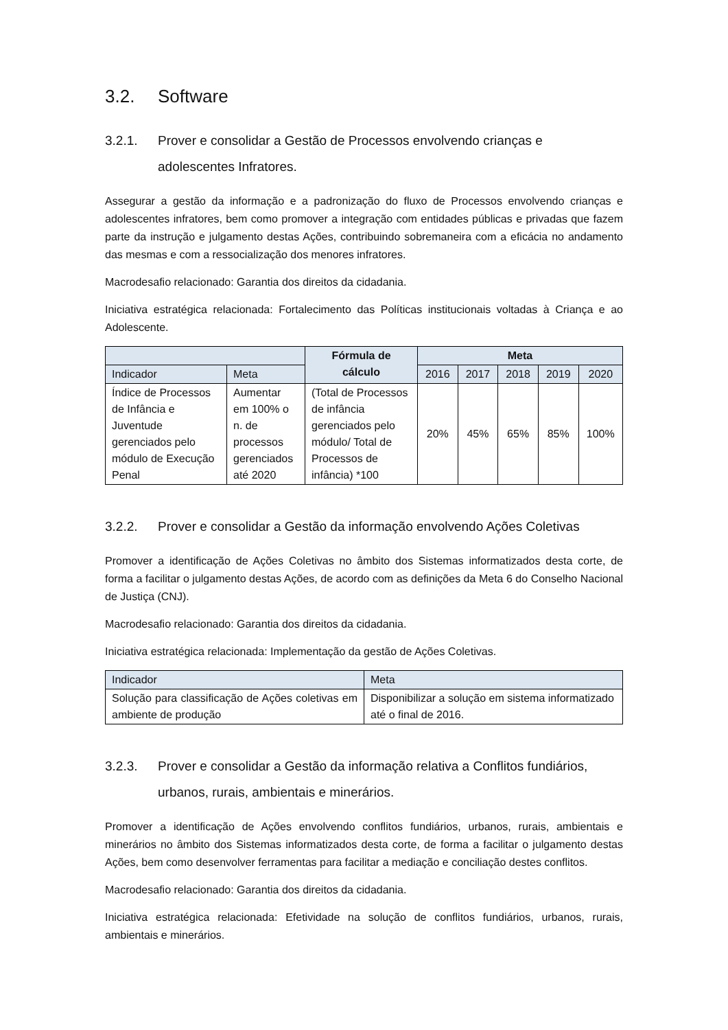3.2. Software
3.2.1. Prover e consolidar a Gestão de Processos envolvendo crianças e adolescentes Infratores.
Assegurar a gestão da informação e a padronização do fluxo de Processos envolvendo crianças e adolescentes infratores, bem como promover a integração com entidades públicas e privadas que fazem parte da instrução e julgamento destas Ações, contribuindo sobremaneira com a eficácia no andamento das mesmas e com a ressocialização dos menores infratores.
Macrodesafio relacionado: Garantia dos direitos da cidadania.
Iniciativa estratégica relacionada: Fortalecimento das Políticas institucionais voltadas à Criança e ao Adolescente.
| | | Fórmula de cálculo | Meta | | | | |
| --- | --- | --- | --- | --- | --- | --- | --- |
| Indicador | Meta | | 2016 | 2017 | 2018 | 2019 | 2020 |
| Índice de Processos de Infância e Juventude gerenciados pelo módulo de Execução Penal | Aumentar em 100% o n. de processos gerenciados até 2020 | (Total de Processos de infância gerenciados pelo módulo/ Total de Processos de infância) *100 | 20% | 45% | 65% | 85% | 100% |
3.2.2. Prover e consolidar a Gestão da informação envolvendo Ações Coletivas
Promover a identificação de Ações Coletivas no âmbito dos Sistemas informatizados desta corte, de forma a facilitar o julgamento destas Ações, de acordo com as definições da Meta 6 do Conselho Nacional de Justiça (CNJ).
Macrodesafio relacionado: Garantia dos direitos da cidadania.
Iniciativa estratégica relacionada: Implementação da gestão de Ações Coletivas.
| Indicador | Meta |
| Solução para classificação de Ações coletivas em ambiente de produção | Disponibilizar a solução em sistema informatizado até o final de 2016. |
3.2.3. Prover e consolidar a Gestão da informação relativa a Conflitos fundiários, urbanos, rurais, ambientais e minerários.
Promover a identificação de Ações envolvendo conflitos fundiários, urbanos, rurais, ambientais e minerários no âmbito dos Sistemas informatizados desta corte, de forma a facilitar o julgamento destas Ações, bem como desenvolver ferramentas para facilitar a mediação e conciliação destes conflitos.
Macrodesafio relacionado: Garantia dos direitos da cidadania.
Iniciativa estratégica relacionada: Efetividade na solução de conflitos fundiários, urbanos, rurais, ambientais e minerários.